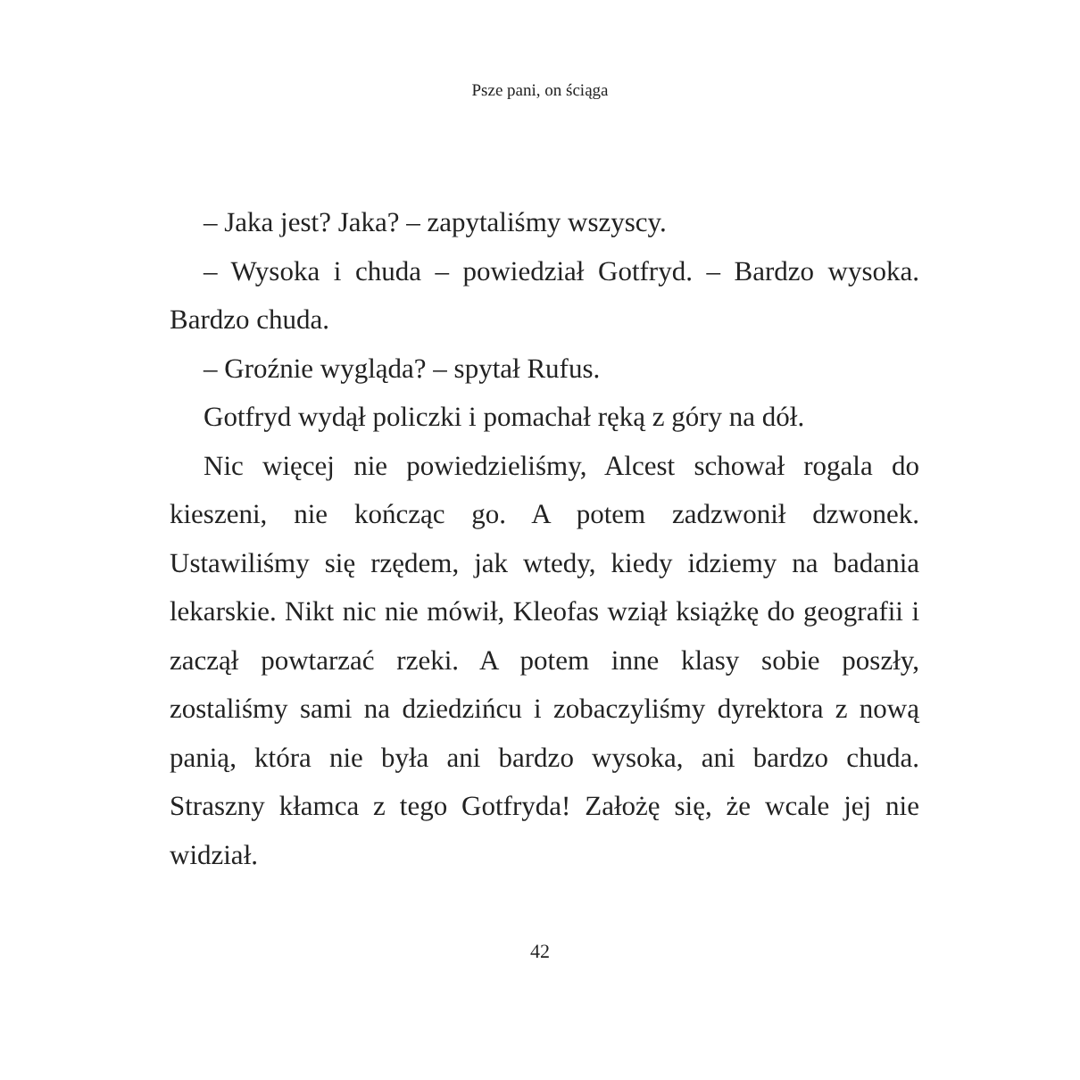Psze pani, on ściąga
– Jaka jest? Jaka? – zapytaliśmy wszyscy.
– Wysoka i chuda – powiedział Gotfryd. – Bardzo wysoka. Bardzo chuda.
– Groźnie wygląda? – spytał Rufus.
Gotfryd wydął policzki i pomachał ręką z góry na dół.
Nic więcej nie powiedzieliśmy, Alcest schował rogala do kieszeni, nie kończąc go. A potem zadzwonił dzwonek. Ustawiliśmy się rzędem, jak wtedy, kiedy idziemy na badania lekarskie. Nikt nic nie mówił, Kleofas wziął książkę do geografii i zaczął powtarzać rzeki. A potem inne klasy sobie poszły, zostaliśmy sami na dziedzińcu i zobaczyliśmy dyrektora z nową panią, która nie była ani bardzo wysoka, ani bardzo chuda. Straszny kłamca z tego Gotfryda! Założę się, że wcale jej nie widział.
42